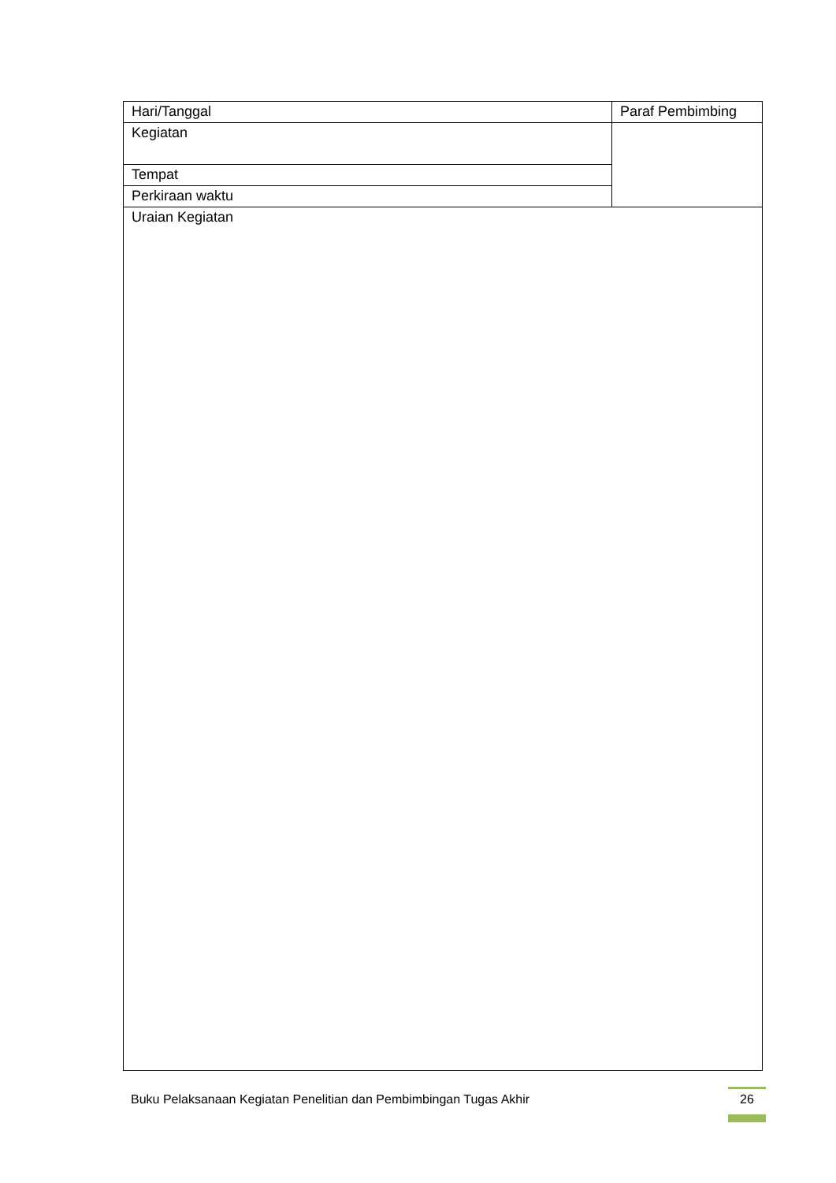| Hari/Tanggal | Paraf Pembimbing |
| Kegiatan | |
| Tempat | |
| Perkiraan waktu | |
| Uraian Kegiatan | |
Buku Pelaksanaan Kegiatan Penelitian dan Pembimbingan Tugas Akhir
26